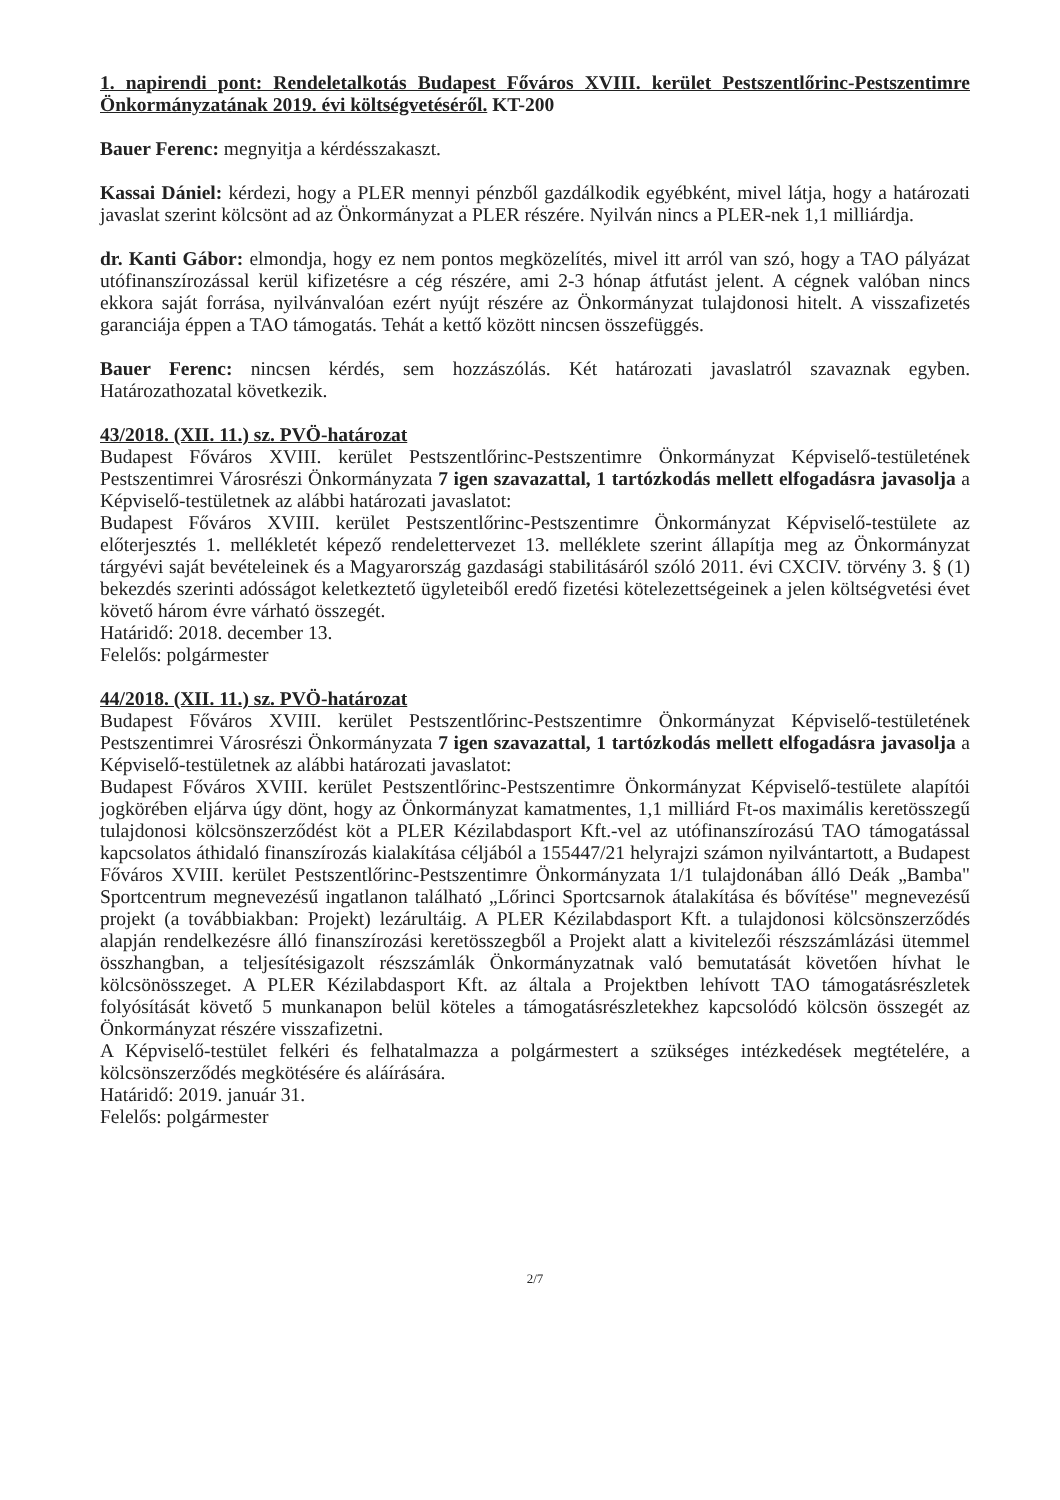1. napirendi pont: Rendeletalkotás Budapest Főváros XVIII. kerület Pestszentlőrinc-Pestszentimre Önkormányzatának 2019. évi költségvetéséről. KT-200
Bauer Ferenc: megnyitja a kérdésszakaszt.
Kassai Dániel: kérdezi, hogy a PLER mennyi pénzből gazdálkodik egyébként, mivel látja, hogy a határozati javaslat szerint kölcsönt ad az Önkormányzat a PLER részére. Nyilván nincs a PLER-nek 1,1 milliárdja.
dr. Kanti Gábor: elmondja, hogy ez nem pontos megközelítés, mivel itt arról van szó, hogy a TAO pályázat utófinanszírozással kerül kifizetésre a cég részére, ami 2-3 hónap átfutást jelent. A cégnek valóban nincs ekkora saját forrása, nyilvánvalóan ezért nyújt részére az Önkormányzat tulajdonosi hitelt. A visszafizetés garanciája éppen a TAO támogatás. Tehát a kettő között nincsen összefüggés.
Bauer Ferenc: nincsen kérdés, sem hozzászólás. Két határozati javaslatról szavaznak egyben. Határozathozatal következik.
43/2018. (XII. 11.) sz. PVÖ-határozat
Budapest Főváros XVIII. kerület Pestszentlőrinc-Pestszentimre Önkormányzat Képviselő-testületének Pestszentimrei Városrészi Önkormányzata 7 igen szavazattal, 1 tartózkodás mellett elfogadásra javasolja a Képviselő-testületnek az alábbi határozati javaslatot:
Budapest Főváros XVIII. kerület Pestszentlőrinc-Pestszentimre Önkormányzat Képviselő-testülete az előterjesztés 1. mellékletét képező rendelettervezet 13. melléklete szerint állapítja meg az Önkormányzat tárgyévi saját bevételeinek és a Magyarország gazdasági stabilitásáról szóló 2011. évi CXCIV. törvény 3. § (1) bekezdés szerinti adósságot keletkeztető ügyleteiből eredő fizetési kötelezettségeinek a jelen költségvetési évet követő három évre várható összegét.
Határidő: 2018. december 13.
Felelős: polgármester
44/2018. (XII. 11.) sz. PVÖ-határozat
Budapest Főváros XVIII. kerület Pestszentlőrinc-Pestszentimre Önkormányzat Képviselő-testületének Pestszentimrei Városrészi Önkormányzata 7 igen szavazattal, 1 tartózkodás mellett elfogadásra javasolja a Képviselő-testületnek az alábbi határozati javaslatot:
Budapest Főváros XVIII. kerület Pestszentlőrinc-Pestszentimre Önkormányzat Képviselő-testülete alapítói jogkörében eljárva úgy dönt, hogy az Önkormányzat kamatmentes, 1,1 milliárd Ft-os maximális keretösszegű tulajdonosi kölcsönszerződést köt a PLER Kézilabdasport Kft.-vel az utófinanszírozású TAO támogatással kapcsolatos áthidaló finanszírozás kialakítása céljából a 155447/21 helyrajzi számon nyilvántartott, a Budapest Főváros XVIII. kerület Pestszentlőrinc-Pestszentimre Önkormányzata 1/1 tulajdonában álló Deák „Bamba" Sportcentrum megnevezésű ingatlanon található „Lőrinci Sportcsarnok átalakítása és bővítése" megnevezésű projekt (a továbbiakban: Projekt) lezárultáig. A PLER Kézilabdasport Kft. a tulajdonosi kölcsönszerződés alapján rendelkezésre álló finanszírozási keretösszegből a Projekt alatt a kivitelezői részszámlázási ütemmel összhangban, a teljesítésigazolt részszámlák Önkormányzatnak való bemutatását követően hívhat le kölcsönösszeget. A PLER Kézilabdasport Kft. az általa a Projektben lehívott TAO támogatásrészletek folyósítását követő 5 munkanapon belül köteles a támogatásrészletekhez kapcsolódó kölcsön összegét az Önkormányzat részére visszafizetni.
A Képviselő-testület felkéri és felhatalmazza a polgármestert a szükséges intézkedések megtételére, a kölcsönszerződés megkötésére és aláírására.
Határidő: 2019. január 31.
Felelős: polgármester
2/7